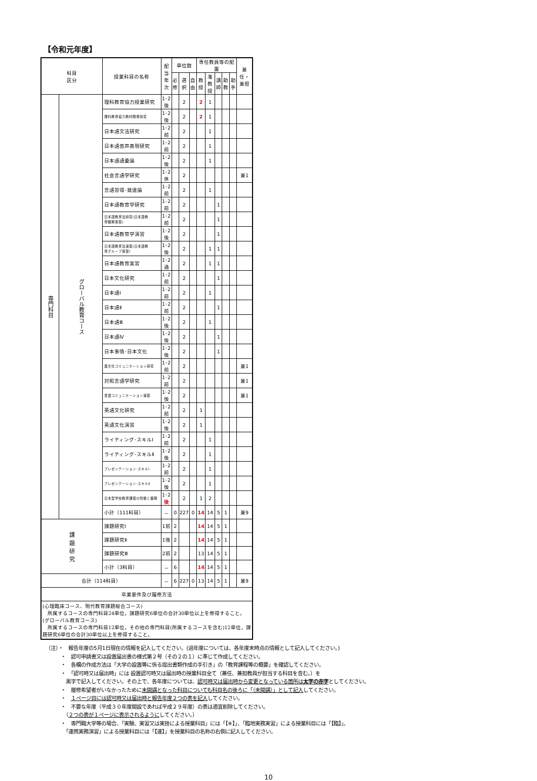【令和元年度】
| 科目 区分 | | 授業科目の名称 | 配当年次 | 単位数 | | | 専任教員等の配置 | | | | | 兼任・兼担 |
| --- | --- | --- | --- | --- | --- | --- | --- | --- | --- | --- | --- | --- |
| | | | | 必修 | 選択 | 自由 | 教授 | 准教授 | 講師 | 助教 | 助手 | |
| 専門科目 | グローバル教育コース | 理科教育協力授業研究 | 1･2後 | | 2 | | 2 | 1 | | | | |
| | | 理科教育協力教材開発研究 | 1･2後 | | 2 | | 2 | 1 | | | | |
| | | 日本語文法研究 | 1･2前 | | 2 | | | 1 | | | | |
| | | 日本語音声表現研究 | 1･2前 | | 2 | | | 1 | | | | |
| | | 日本語語彙論 | 1･2後 | | 2 | | | 1 | | | | |
| | | 社会言語学研究 | 1･2休 | | 2 | | | | | | | 兼1 |
| | | 言語習得･発達論 | 1･2前 | | 2 | | | 1 | | | | |
| | | 日本語教育学研究 | 1･2前 | | 2 | | | | 1 | | | |
| | | 日本語教育法研究(日本語教 育観察実習) | 1･2前 | | 2 | | | | 1 | | | |
| | | 日本語教育学演習 | 1･2後 | | 2 | | | | 1 | | | |
| | | 日本語教育法演習(日本語教 育グループ実習) | 1･2後 | | 2 | | | 1 | 1 | | | |
| | | 日本語教育実習 | 1･2通 | | 2 | | | 1 | 1 | | | |
| | | 日本文化研究 | 1･2前 | | 2 | | | | 1 | | | |
| | | 日本語Ⅰ | 1･2前 | | 2 | | | 1 | | | | |
| | | 日本語Ⅱ | 1･2前 | | 2 | | | | 1 | | | |
| | | 日本語Ⅲ | 1･2後 | | 2 | | | 1 | | | | |
| | | 日本語Ⅳ | 1･2後 | | 2 | | | | 1 | | | |
| | | 日本事情･日本文化 | 1･2後 | | 2 | | | | 1 | | | |
| | | 異文化コミュニケーション研究 | 1･2前 | | 2 | | | | | | | 兼1 |
| | | 対照言語学研究 | 1･2前 | | 2 | | | | | | | 兼1 |
| | | 言語コミュニケーション演習 | 1･2後 | | 2 | | | | | | | 兼1 |
| | | 英語文化研究 | 1･2前 | | 2 | | 1 | | | | | |
| | | 英語文化演習 | 1･2後 | | 2 | | 1 | | | | | |
| | | ライティング･スキルⅠ | 1･2前 | | 2 | | | 1 | | | | |
| | | ライティング･スキルⅡ | 1･2後 | | 2 | | | 1 | | | | |
| | | プレゼンテーション･スキルⅠ | 1･2前 | | 2 | | | 1 | | | | |
| | | プレゼンテーション･スキルⅡ | 1･2後 | | 2 | | | 1 | | | | |
| | | 日本型学校教育課程の特徴と展開 | 1･2 後 | | 2 | | 1 | 2 | | | | |
| | | 小計（111科目） | － | 0 | 227 | 0 | 14 | 14 | 5 | 1 | | 兼9 |
| 課 題 研 究 | | 課題研究Ⅰ | 1前 | 2 | | | 14 | 14 | 5 | 1 | | |
| | | 課題研究Ⅱ | 1後 | 2 | | | 14 | 14 | 5 | 1 | | |
| | | 課題研究Ⅲ | 2前 | 2 | | | 13 | 14 | 5 | 1 | | |
| | | 小計（3科目） | － | 6 | | | 14 | 14 | 5 | 1 | | |
| 合計（114科目） | | | － | 6 | 227 | 0 | 13 | 14 | 5 | 1 | | 兼9 |
| 卒業要件及び履修方法 | | | | | | | | | | | | |
| (心理臨床コース、現代教育課題総合コース) 所属するコースの専門科目24単位，課題研究6単位の合計30単位以上を修得すること。 (グローバル教育コース) 所属するコースの専門科目12単位，その他の専門科目(所属するコースを含む)12単位，課題研究6単位の合計30単位以上を修得すること。 | | | | | | | | | | | | |
（注）・　報告年度の5月1日現在の情報を記入してください。(過年度については、各年度末時点の情報として記入してください。)
　　　・　認可申請書又は設置届出書の様式第２号（その２の１）に準じて作成してください。
　　　・　各欄の作成方法は「大学の設置等に係る提出書類作成の手引き」の「教育課程等の概要」を確認してください。
　　　・　「認可時又は届出時」には 設置認可時又は届出時の授業科目全て（兼任、兼担教員が担当する科目を含む。）を
　　　　黒字で記入してください。その上で、各年度については、認可時又は届出時から変更となっている箇所は太字の赤字としてください。
　　　・　履修希望者がいなかったために未開講となった科目についても科目名の後ろに「（未開講）」として記入してください。
　　　・　１ページ目には認可時又は届出時と報告年度２つの表を記入してください。
　　　・　不要な年度（平成３０年度開設であれば平成２９年度）の表は適宜削除してください。
　　　　（２つの表が１ページに表示されるようにしてください。）
　　　・　専門職大学等の場合、「実験、実習又は実技による授業科目」には「【※】」、「臨地実務実習」による授業科目には「【臨】」、
　　　　「連携実務演習」による授業科目には「【連】」を授業科目の名称の右側に記入してください。
10